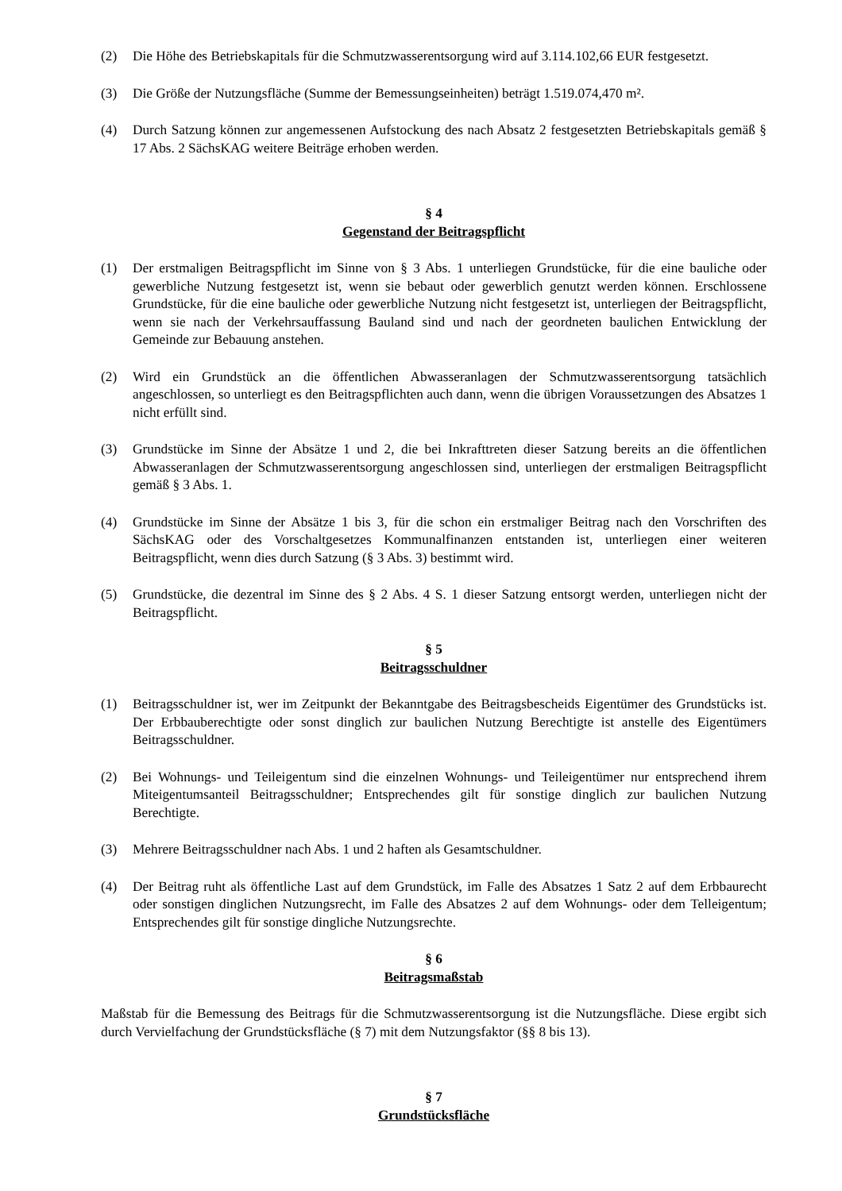(2) Die Höhe des Betriebskapitals für die Schmutzwasserentsorgung wird auf 3.114.102,66 EUR festgesetzt.
(3) Die Größe der Nutzungsfläche (Summe der Bemessungseinheiten) beträgt 1.519.074,470 m².
(4) Durch Satzung können zur angemessenen Aufstockung des nach Absatz 2 festgesetzten Betriebskapitals gemäß § 17 Abs. 2 SächsKAG weitere Beiträge erhoben werden.
§ 4
Gegenstand der Beitragspflicht
(1) Der erstmaligen Beitragspflicht im Sinne von § 3 Abs. 1 unterliegen Grundstücke, für die eine bauliche oder gewerbliche Nutzung festgesetzt ist, wenn sie bebaut oder gewerblich genutzt werden können. Erschlossene Grundstücke, für die eine bauliche oder gewerbliche Nutzung nicht festgesetzt ist, unterliegen der Beitragspflicht, wenn sie nach der Verkehrsauffassung Bauland sind und nach der geordneten baulichen Entwicklung der Gemeinde zur Bebauung anstehen.
(2) Wird ein Grundstück an die öffentlichen Abwasseranlagen der Schmutzwasserentsorgung tatsächlich angeschlossen, so unterliegt es den Beitragspflichten auch dann, wenn die übrigen Voraussetzungen des Absatzes 1 nicht erfüllt sind.
(3) Grundstücke im Sinne der Absätze 1 und 2, die bei Inkrafttreten dieser Satzung bereits an die öffentlichen Abwasseranlagen der Schmutzwasserentsorgung angeschlossen sind, unterliegen der erstmaligen Beitragspflicht gemäß § 3 Abs. 1.
(4) Grundstücke im Sinne der Absätze 1 bis 3, für die schon ein erstmaliger Beitrag nach den Vorschriften des SächsKAG oder des Vorschaltgesetzes Kommunalfinanzen entstanden ist, unterliegen einer weiteren Beitragspflicht, wenn dies durch Satzung (§ 3 Abs. 3) bestimmt wird.
(5) Grundstücke, die dezentral im Sinne des § 2 Abs. 4 S. 1 dieser Satzung entsorgt werden, unterliegen nicht der Beitragspflicht.
§ 5
Beitragsschuldner
(1) Beitragsschuldner ist, wer im Zeitpunkt der Bekanntgabe des Beitragsbescheids Eigentümer des Grundstücks ist. Der Erbbauberechtigte oder sonst dinglich zur baulichen Nutzung Berechtigte ist anstelle des Eigentümers Beitragsschuldner.
(2) Bei Wohnungs- und Teileigentum sind die einzelnen Wohnungs- und Teileigentümer nur entsprechend ihrem Miteigentumsanteil Beitragsschuldner; Entsprechendes gilt für sonstige dinglich zur baulichen Nutzung Berechtigte.
(3) Mehrere Beitragsschuldner nach Abs. 1 und 2 haften als Gesamtschuldner.
(4) Der Beitrag ruht als öffentliche Last auf dem Grundstück, im Falle des Absatzes 1 Satz 2 auf dem Erbbaurecht oder sonstigen dinglichen Nutzungsrecht, im Falle des Absatzes 2 auf dem Wohnungs- oder dem Telleigentum; Entsprechendes gilt für sonstige dingliche Nutzungsrechte.
§ 6
Beitragsmaßstab
Maßstab für die Bemessung des Beitrags für die Schmutzwasserentsorgung ist die Nutzungsfläche. Diese ergibt sich durch Vervielfachung der Grundstücksfläche (§ 7) mit dem Nutzungsfaktor (§§ 8 bis 13).
§ 7
Grundstücksfläche